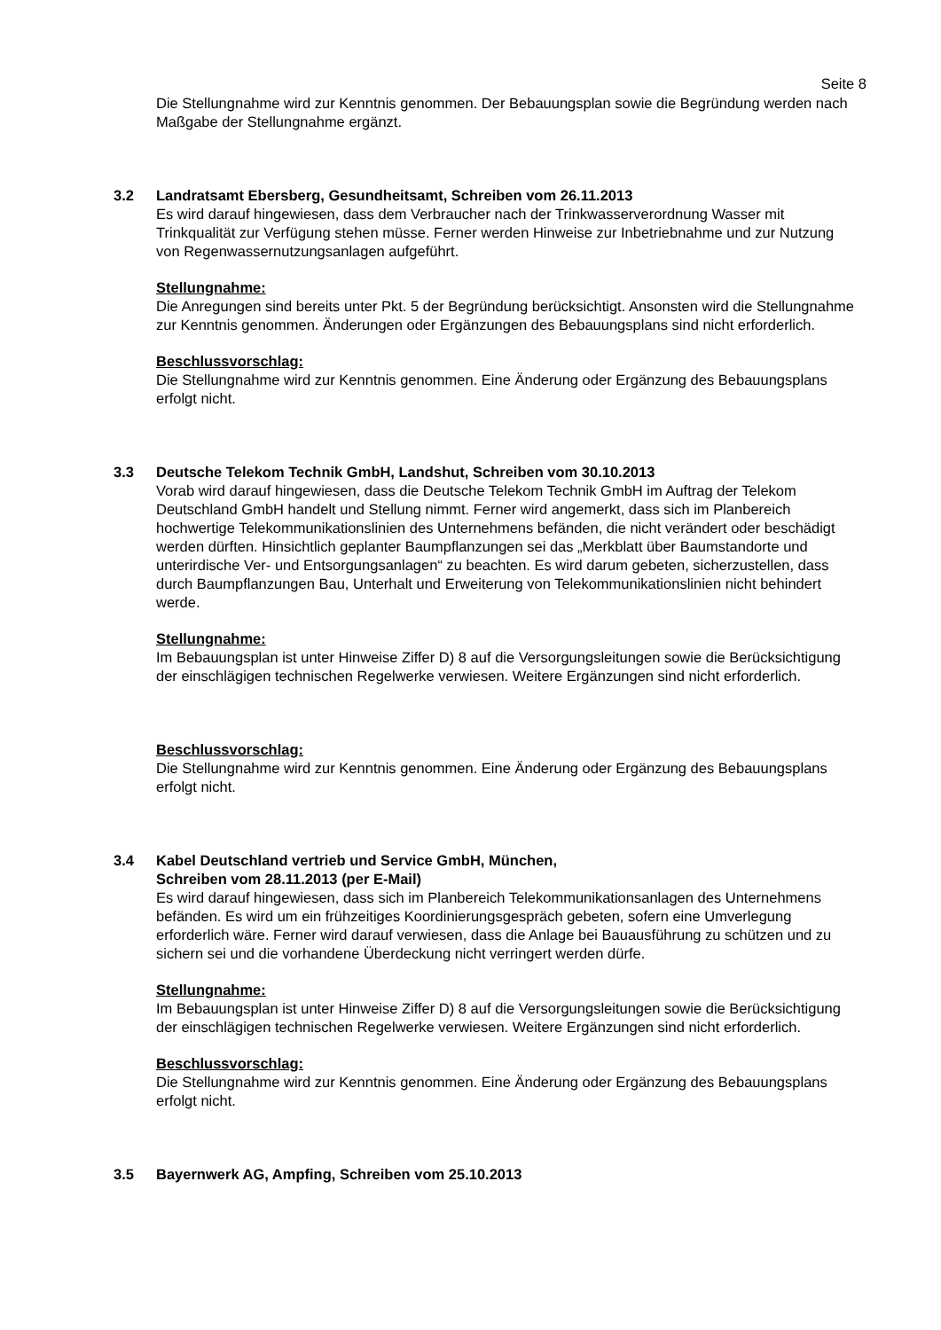Seite 8
Die Stellungnahme wird zur Kenntnis genommen. Der Bebauungsplan sowie die Begründung werden nach Maßgabe der Stellungnahme ergänzt.
3.2 Landratsamt Ebersberg, Gesundheitsamt, Schreiben vom 26.11.2013
Es wird darauf hingewiesen, dass dem Verbraucher nach der Trinkwasserverordnung Wasser mit Trinkqualität zur Verfügung stehen müsse. Ferner werden Hinweise zur Inbetriebnahme und zur Nutzung von Regenwassernutzungsanlagen aufgeführt.
Stellungnahme:
Die Anregungen sind bereits unter Pkt. 5 der Begründung berücksichtigt. Ansonsten wird die Stellungnahme zur Kenntnis genommen. Änderungen oder Ergänzungen des Bebauungsplans sind nicht erforderlich.
Beschlussvorschlag:
Die Stellungnahme wird zur Kenntnis genommen. Eine Änderung oder Ergänzung des Bebauungsplans erfolgt nicht.
3.3 Deutsche Telekom Technik GmbH, Landshut, Schreiben vom 30.10.2013
Vorab wird darauf hingewiesen, dass die Deutsche Telekom Technik GmbH im Auftrag der Telekom Deutschland GmbH handelt und Stellung nimmt. Ferner wird angemerkt, dass sich im Planbereich hochwertige Telekommunikationslinien des Unternehmens befänden, die nicht verändert oder beschädigt werden dürften. Hinsichtlich geplanter Baumpflanzungen sei das „Merkblatt über Baumstandorte und unterirdische Ver- und Entsorgungsanlagen“ zu beachten. Es wird darum gebeten, sicherzustellen, dass durch Baumpflanzungen Bau, Unterhalt und Erweiterung von Telekommunikationslinien nicht behindert werde.
Stellungnahme:
Im Bebauungsplan ist unter Hinweise Ziffer D) 8 auf die Versorgungsleitungen sowie die Berücksichtigung der einschlägigen technischen Regelwerke verwiesen. Weitere Ergänzungen sind nicht erforderlich.
Beschlussvorschlag:
Die Stellungnahme wird zur Kenntnis genommen. Eine Änderung oder Ergänzung des Bebauungsplans erfolgt nicht.
3.4 Kabel Deutschland vertrieb und Service GmbH, München,
Schreiben vom 28.11.2013 (per E-Mail)
Es wird darauf hingewiesen, dass sich im Planbereich Telekommunikationsanlagen des Unternehmens befänden. Es wird um ein frühzeitiges Koordinierungsgespräch gebeten, sofern eine Umverlegung erforderlich wäre. Ferner wird darauf verwiesen, dass die Anlage bei Bauausführung zu schützen und zu sichern sei und die vorhandene Überdeckung nicht verringert werden dürfe.
Stellungnahme:
Im Bebauungsplan ist unter Hinweise Ziffer D) 8 auf die Versorgungsleitungen sowie die Berücksichtigung der einschlägigen technischen Regelwerke verwiesen. Weitere Ergänzungen sind nicht erforderlich.
Beschlussvorschlag:
Die Stellungnahme wird zur Kenntnis genommen. Eine Änderung oder Ergänzung des Bebauungsplans erfolgt nicht.
3.5 Bayernwerk AG, Ampfing, Schreiben vom 25.10.2013